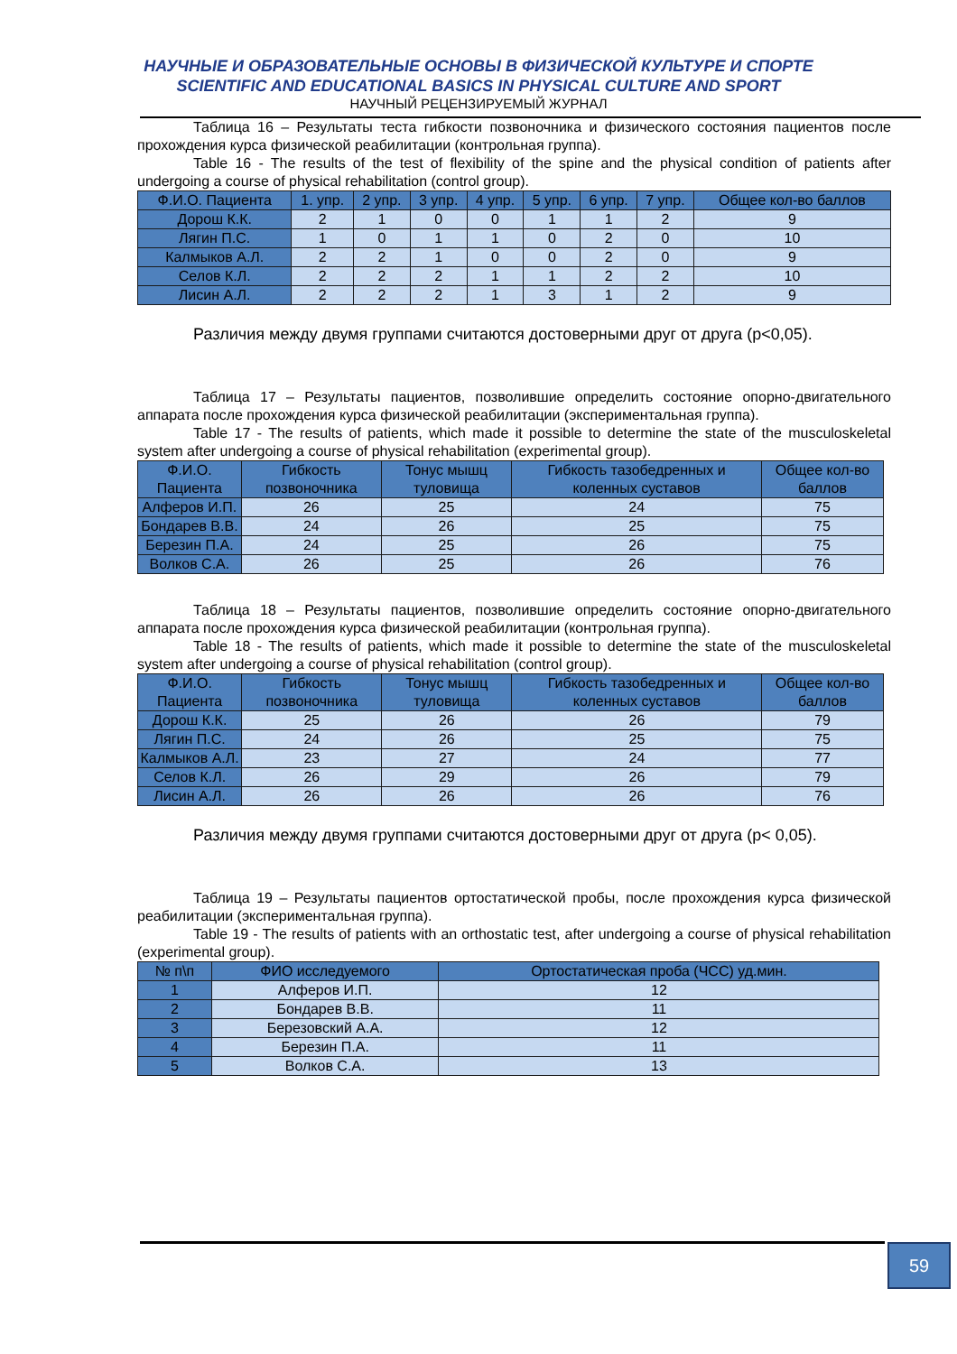НАУЧНЫЕ И ОБРАЗОВАТЕЛЬНЫЕ ОСНОВЫ В ФИЗИЧЕСКОЙ КУЛЬТУРЕ И СПОРТЕ
SCIENTIFIC AND EDUCATIONAL BASICS IN PHYSICAL CULTURE AND SPORT
НАУЧНЫЙ РЕЦЕНЗИРУЕМЫЙ ЖУРНАЛ
Таблица 16 – Результаты теста гибкости позвоночника и физического состояния пациентов после прохождения курса физической реабилитации (контрольная группа).
Table 16 - The results of the test of flexibility of the spine and the physical condition of patients after undergoing a course of physical rehabilitation (control group).
| Ф.И.О. Пациента | 1. упр. | 2 упр. | 3 упр. | 4 упр. | 5 упр. | 6 упр. | 7 упр. | Общее кол-во баллов |
| --- | --- | --- | --- | --- | --- | --- | --- | --- |
| Дорош К.К. | 2 | 1 | 0 | 0 | 1 | 1 | 2 | 9 |
| Лягин П.С. | 1 | 0 | 1 | 1 | 0 | 2 | 0 | 10 |
| Калмыков А.Л. | 2 | 2 | 1 | 0 | 0 | 2 | 0 | 9 |
| Селов К.Л. | 2 | 2 | 2 | 1 | 1 | 2 | 2 | 10 |
| Лисин А.Л. | 2 | 2 | 2 | 1 | 3 | 1 | 2 | 9 |
Различия между двумя группами считаются достоверными друг от друга (p<0,05).
Таблица 17 – Результаты пациентов, позволившие определить состояние опорно-двигательного аппарата после прохождения курса физической реабилитации (экспериментальная группа).
Table 17 - The results of patients, which made it possible to determine the state of the musculoskeletal system after undergoing a course of physical rehabilitation (experimental group).
| Ф.И.О. Пациента | Гибкость позвоночника | Тонус мышц туловища | Гибкость тазобедренных и коленных суставов | Общее кол-во баллов |
| --- | --- | --- | --- | --- |
| Алферов И.П. | 26 | 25 | 24 | 75 |
| Бондарев В.В. | 24 | 26 | 25 | 75 |
| Березин П.А. | 24 | 25 | 26 | 75 |
| Волков С.А. | 26 | 25 | 26 | 76 |
Таблица 18 – Результаты пациентов, позволившие определить состояние опорно-двигательного аппарата после прохождения курса физической реабилитации (контрольная группа).
Table 18 - The results of patients, which made it possible to determine the state of the musculoskeletal system after undergoing a course of physical rehabilitation (control group).
| Ф.И.О. Пациента | Гибкость позвоночника | Тонус мышц туловища | Гибкость тазобедренных и коленных суставов | Общее кол-во баллов |
| --- | --- | --- | --- | --- |
| Дорош К.К. | 25 | 26 | 26 | 79 |
| Лягин П.С. | 24 | 26 | 25 | 75 |
| Калмыков А.Л. | 23 | 27 | 24 | 77 |
| Селов К.Л. | 26 | 29 | 26 | 79 |
| Лисин А.Л. | 26 | 26 | 26 | 76 |
Различия между двумя группами считаются достоверными друг от друга (p< 0,05).
Таблица 19 – Результаты пациентов ортостатической пробы, после прохождения курса физической реабилитации (экспериментальная группа).
Table 19 - The results of patients with an orthostatic test, after undergoing a course of physical rehabilitation (experimental group).
| № п\п | ФИО исследуемого | Ортостатическая проба (ЧСС) уд.мин. |
| --- | --- | --- |
| 1 | Алферов И.П. | 12 |
| 2 | Бондарев В.В. | 11 |
| 3 | Березовский А.А. | 12 |
| 4 | Березин П.А. | 11 |
| 5 | Волков С.А. | 13 |
59